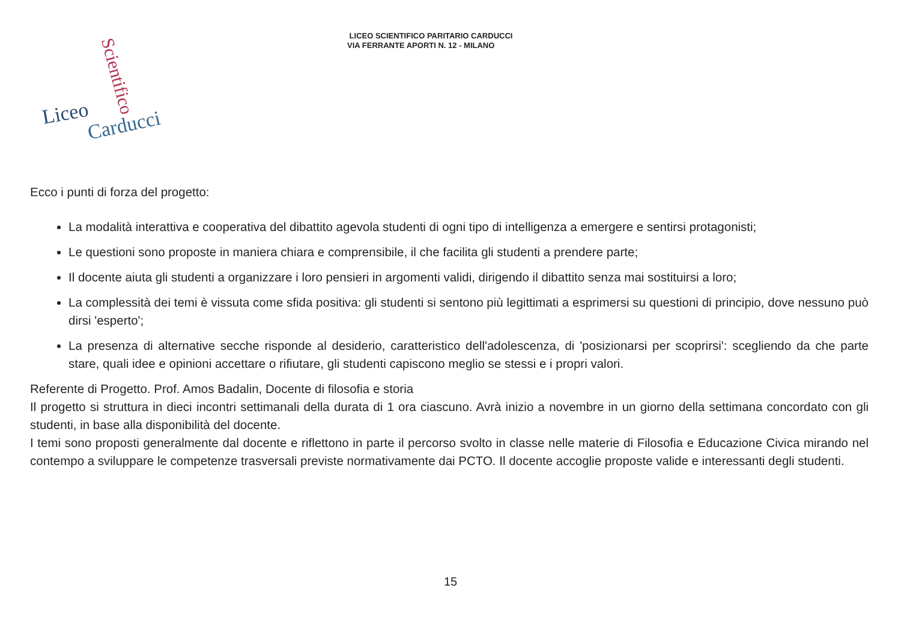LICEO SCIENTIFICO PARITARIO CARDUCCI
VIA FERRANTE APORTI N. 12 - MILANO
Liceo Carducci
Scientifico
Ecco i punti di forza del progetto:
La modalità interattiva e cooperativa del dibattito agevola studenti di ogni tipo di intelligenza a emergere e sentirsi protagonisti;
Le questioni sono proposte in maniera chiara e comprensibile, il che facilita gli studenti a prendere parte;
Il docente aiuta gli studenti a organizzare i loro pensieri in argomenti validi, dirigendo il dibattito senza mai sostituirsi a loro;
La complessità dei temi è vissuta come sfida positiva: gli studenti si sentono più legittimati a esprimersi su questioni di principio, dove nessuno può dirsi 'esperto';
La presenza di alternative secche risponde al desiderio, caratteristico dell'adolescenza, di 'posizionarsi per scoprirsi': scegliendo da che parte stare, quali idee e opinioni accettare o rifiutare, gli studenti capiscono meglio se stessi e i propri valori.
Referente di Progetto. Prof. Amos Badalin, Docente di filosofia e storia
Il progetto si struttura in dieci incontri settimanali della durata di 1 ora ciascuno. Avrà inizio a novembre in un giorno della settimana concordato con gli studenti, in base alla disponibilità del docente.
I temi sono proposti generalmente dal docente e riflettono in parte il percorso svolto in classe nelle materie di Filosofia e Educazione Civica mirando nel contempo a sviluppare le competenze trasversali previste normativamente dai PCTO. Il docente accoglie proposte valide e interessanti degli studenti.
15